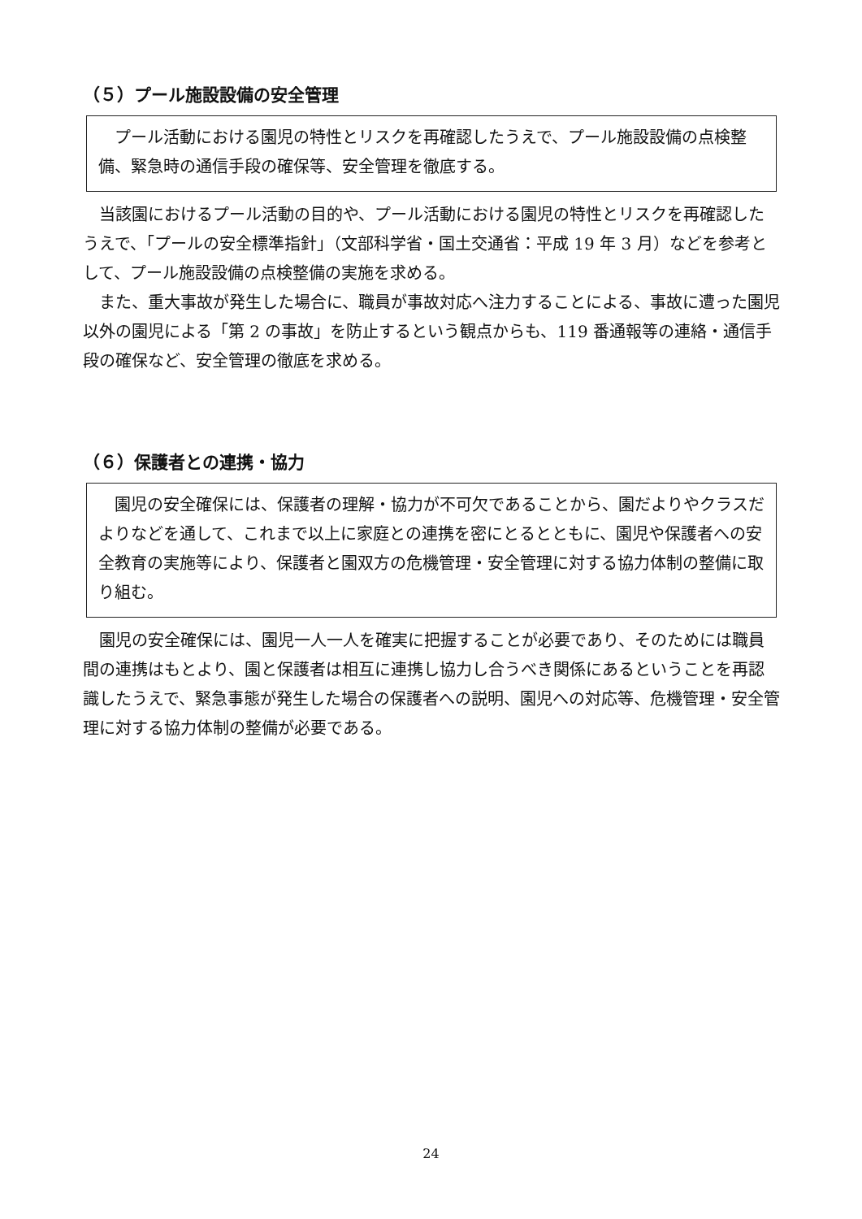（５）プール施設設備の安全管理
　プール活動における園児の特性とリスクを再確認したうえで、プール施設設備の点検整備、緊急時の通信手段の確保等、安全管理を徹底する。
当該園におけるプール活動の目的や、プール活動における園児の特性とリスクを再確認したうえで、「プールの安全標準指針」（文部科学省・国土交通省：平成 19 年 3 月）などを参考として、プール施設設備の点検整備の実施を求める。
また、重大事故が発生した場合に、職員が事故対応へ注力することによる、事故に遭った園児以外の園児による「第 2 の事故」を防止するという観点からも、119 番通報等の連絡・通信手段の確保など、安全管理の徹底を求める。
（６）保護者との連携・協力
　園児の安全確保には、保護者の理解・協力が不可欠であることから、園だよりやクラスだよりなどを通して、これまで以上に家庭との連携を密にとるとともに、園児や保護者への安全教育の実施等により、保護者と園双方の危機管理・安全管理に対する協力体制の整備に取り組む。
園児の安全確保には、園児一人一人を確実に把握することが必要であり、そのためには職員間の連携はもとより、園と保護者は相互に連携し協力し合うべき関係にあるということを再認識したうえで、緊急事態が発生した場合の保護者への説明、園児への対応等、危機管理・安全管理に対する協力体制の整備が必要である。
24